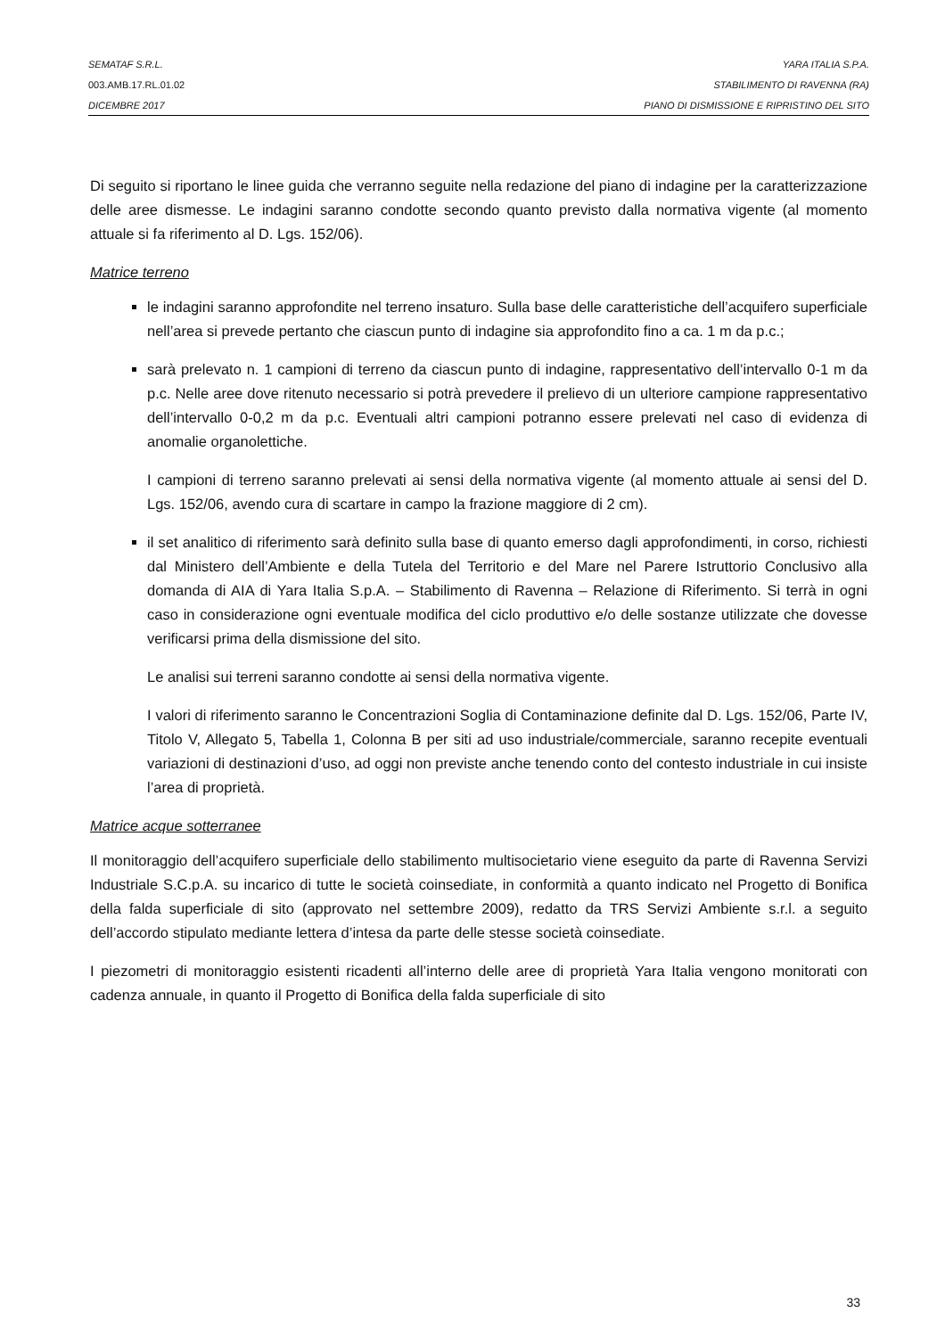SEMATAF S.R.L. YARA ITALIA S.P.A.
003.AMB.17.RL.01.02 STABILIMENTO DI RAVENNA (RA)
DICEMBRE 2017 PIANO DI DISMISSIONE E RIPRISTINO DEL SITO
Di seguito si riportano le linee guida che verranno seguite nella redazione del piano di indagine per la caratterizzazione delle aree dismesse. Le indagini saranno condotte secondo quanto previsto dalla normativa vigente (al momento attuale si fa riferimento al D. Lgs. 152/06).
Matrice terreno
le indagini saranno approfondite nel terreno insaturo. Sulla base delle caratteristiche dell’acquifero superficiale nell’area si prevede pertanto che ciascun punto di indagine sia approfondito fino a ca. 1 m da p.c.;
sarà prelevato n. 1 campioni di terreno da ciascun punto di indagine, rappresentativo dell’intervallo 0-1 m da p.c. Nelle aree dove ritenuto necessario si potrà prevedere il prelievo di un ulteriore campione rappresentativo dell’intervallo 0-0,2 m da p.c. Eventuali altri campioni potranno essere prelevati nel caso di evidenza di anomalie organolettiche.
I campioni di terreno saranno prelevati ai sensi della normativa vigente (al momento attuale ai sensi del D. Lgs. 152/06, avendo cura di scartare in campo la frazione maggiore di 2 cm).
il set analitico di riferimento sarà definito sulla base di quanto emerso dagli approfondimenti, in corso, richiesti dal Ministero dell’Ambiente e della Tutela del Territorio e del Mare nel Parere Istruttorio Conclusivo alla domanda di AIA di Yara Italia S.p.A. – Stabilimento di Ravenna – Relazione di Riferimento. Si terrà in ogni caso in considerazione ogni eventuale modifica del ciclo produttivo e/o delle sostanze utilizzate che dovesse verificarsi prima della dismissione del sito.
Le analisi sui terreni saranno condotte ai sensi della normativa vigente.
I valori di riferimento saranno le Concentrazioni Soglia di Contaminazione definite dal D. Lgs. 152/06, Parte IV, Titolo V, Allegato 5, Tabella 1, Colonna B per siti ad uso industriale/commerciale, saranno recepite eventuali variazioni di destinazioni d’uso, ad oggi non previste anche tenendo conto del contesto industriale in cui insiste l’area di proprietà.
Matrice acque sotterranee
Il monitoraggio dell’acquifero superficiale dello stabilimento multisocietario viene eseguito da parte di Ravenna Servizi Industriale S.C.p.A. su incarico di tutte le società coinsediate, in conformità a quanto indicato nel Progetto di Bonifica della falda superficiale di sito (approvato nel settembre 2009), redatto da TRS Servizi Ambiente s.r.l. a seguito dell’accordo stipulato mediante lettera d’intesa da parte delle stesse società coinsediate.
I piezometri di monitoraggio esistenti ricadenti all’interno delle aree di proprietà Yara Italia vengono monitorati con cadenza annuale, in quanto il Progetto di Bonifica della falda superficiale di sito
33